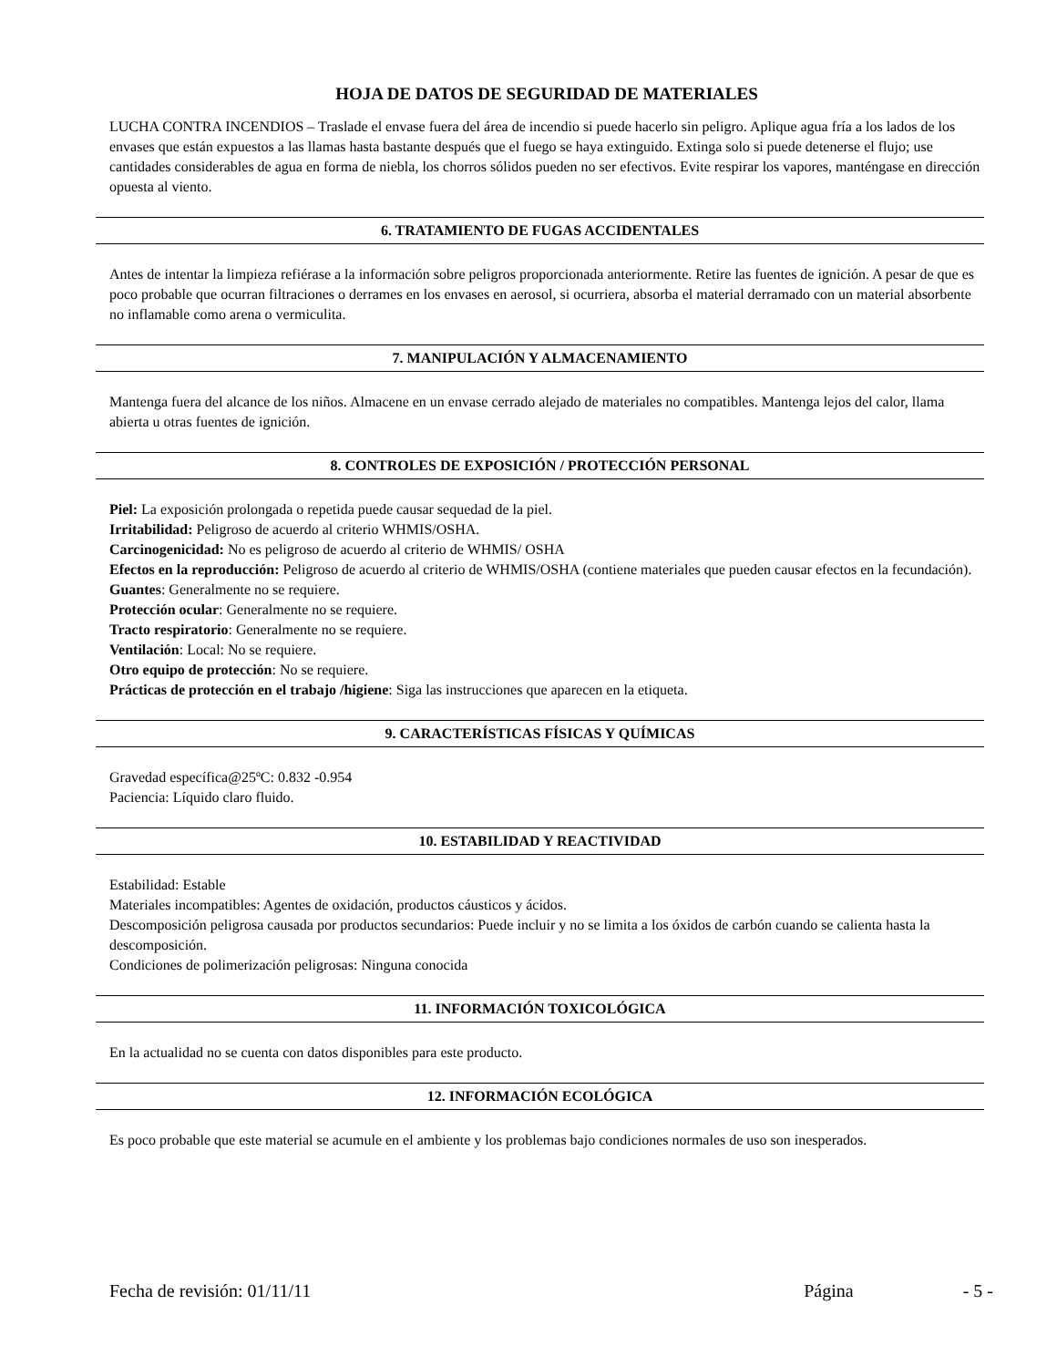HOJA DE DATOS DE SEGURIDAD DE MATERIALES
LUCHA CONTRA INCENDIOS – Traslade el envase fuera del área de incendio si puede hacerlo sin peligro. Aplique agua fría a los lados de los envases que están expuestos a las llamas hasta bastante después que el fuego se haya extinguido. Extinga solo si puede detenerse el flujo; use cantidades considerables de agua en forma de niebla, los chorros sólidos pueden no ser efectivos. Evite respirar los vapores, manténgase en dirección opuesta al viento.
6. TRATAMIENTO DE FUGAS ACCIDENTALES
Antes de intentar la limpieza refiérase a la información sobre peligros proporcionada anteriormente. Retire las fuentes de ignición. A pesar de que es poco probable que ocurran filtraciones o derrames en los envases en aerosol, si ocurriera, absorba el material derramado con un material absorbente no inflamable como arena o vermiculita.
7. MANIPULACIÓN Y ALMACENAMIENTO
Mantenga fuera del alcance de los niños. Almacene en un envase cerrado alejado de materiales no compatibles. Mantenga lejos del calor, llama abierta u otras fuentes de ignición.
8. CONTROLES DE EXPOSICIÓN / PROTECCIÓN PERSONAL
Piel: La exposición prolongada o repetida puede causar sequedad de la piel.
Irritabilidad: Peligroso de acuerdo al criterio WHMIS/OSHA.
Carcinogenicidad: No es peligroso de acuerdo al criterio de WHMIS/ OSHA
Efectos en la reproducción: Peligroso de acuerdo al criterio de WHMIS/OSHA (contiene materiales que pueden causar efectos en la fecundación).
Guantes: Generalmente no se requiere.
Protección ocular: Generalmente no se requiere.
Tracto respiratorio: Generalmente no se requiere.
Ventilación: Local: No se requiere.
Otro equipo de protección: No se requiere.
Prácticas de protección en el trabajo /higiene: Siga las instrucciones que aparecen en la etiqueta.
9. CARACTERÍSTICAS FÍSICAS Y QUÍMICAS
Gravedad específica@25ºC: 0.832 -0.954
Paciencia: Líquido claro fluido.
10. ESTABILIDAD Y REACTIVIDAD
Estabilidad: Estable
Materiales incompatibles: Agentes de oxidación, productos cáusticos y ácidos.
Descomposición peligrosa causada por productos secundarios: Puede incluir y no se limita a los óxidos de carbón cuando se calienta hasta la descomposición.
Condiciones de polimerización peligrosas: Ninguna conocida
11. INFORMACIÓN TOXICOLÓGICA
En la actualidad no se cuenta con datos disponibles para este producto.
12. INFORMACIÓN ECOLÓGICA
Es poco probable que este material se acumule en el ambiente y los problemas bajo condiciones normales de uso son inesperados.
Fecha de revisión: 01/11/11 Página - 5 -